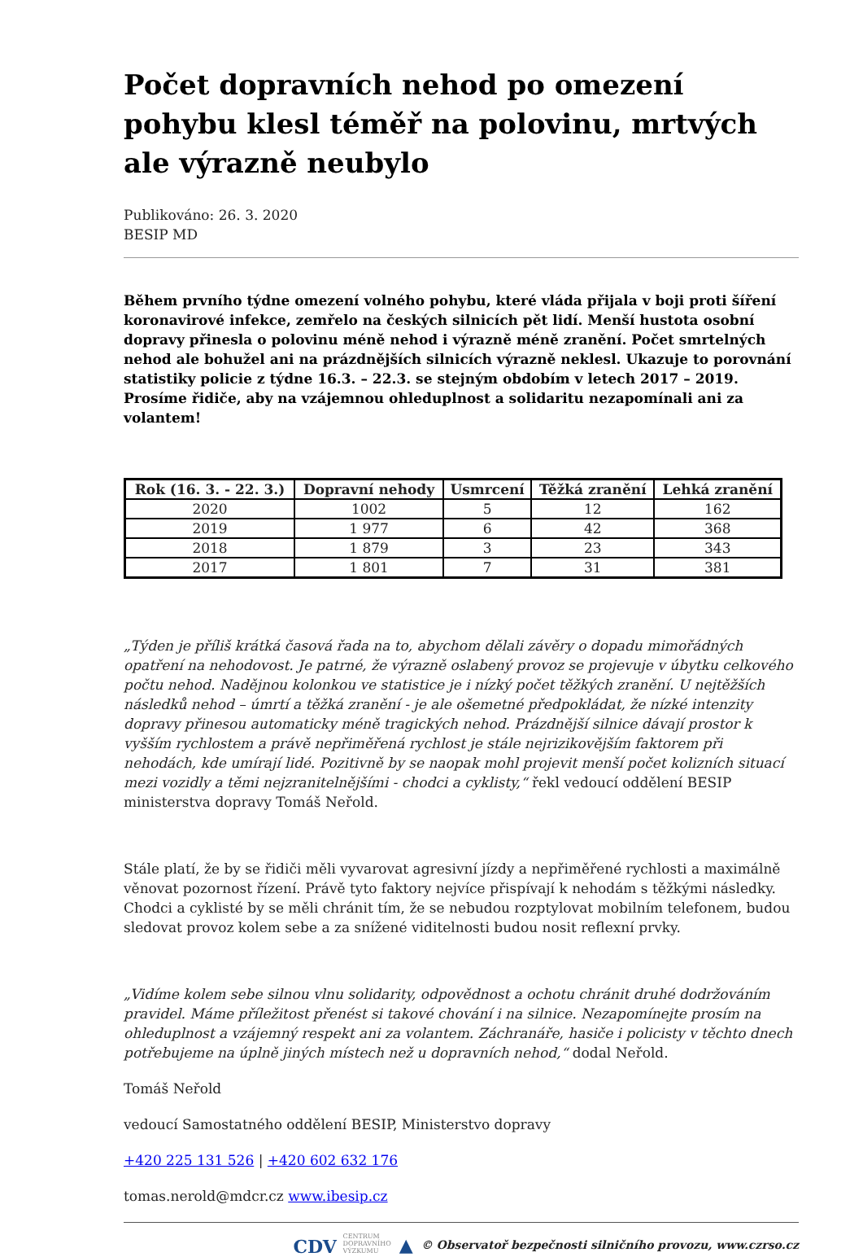Počet dopravních nehod po omezení pohybu klesl téměř na polovinu, mrtvých ale výrazně neubylo
Publikováno: 26. 3. 2020
BESIP MD
Během prvního týdne omezení volného pohybu, které vláda přijala v boji proti šíření koronavirové infekce, zemřelo na českých silnicích pět lidí. Menší hustota osobní dopravy přinesla o polovinu méně nehod i výrazně méně zranění. Počet smrtelných nehod ale bohužel ani na prázdnějších silnicích výrazně neklesl. Ukazuje to porovnání statistiky policie z týdne 16.3. – 22.3. se stejným obdobím v letech 2017 – 2019. Prosíme řidiče, aby na vzájemnou ohleduplnost a solidaritu nezapomínali ani za volantem!
| Rok (16. 3. - 22. 3.) | Dopravní nehody | Usmrcení | Těžká zranění | Lehká zranění |
| --- | --- | --- | --- | --- |
| 2020 | 1002 | 5 | 12 | 162 |
| 2019 | 1 977 | 6 | 42 | 368 |
| 2018 | 1 879 | 3 | 23 | 343 |
| 2017 | 1 801 | 7 | 31 | 381 |
„Týden je příliš krátká časová řada na to, abychom dělali závěry o dopadu mimořádných opatření na nehodovost. Je patrné, že výrazně oslabený provoz se projevuje v úbytku celkového počtu nehod. Nadějnou kolonkou ve statistice je i nízký počet těžkých zranění. U nejtěžších následků nehod – úmrtí a těžká zranění - je ale ošemetné předpokládat, že nízké intenzity dopravy přinesou automaticky méně tragických nehod. Prázdnější silnice dávají prostor k vyšším rychlostem a právě nepřiměřená rychlost je stále nejrizikovějším faktorem při nehodách, kde umírají lidé. Pozitivně by se naopak mohl projevit menší počet kolizních situací mezi vozidly a těmi nejzranitelnějšími - chodci a cyklisty,“ řekl vedoucí oddělení BESIP ministerstva dopravy Tomáš Neřold.
Stále platí, že by se řidiči měli vyvarovat agresivní jízdy a nepřiměřené rychlosti a maximálně věnovat pozornost řízení. Právě tyto faktory nejvíce přispívají k nehodám s těžkými následky. Chodci a cyklisté by se měli chránit tím, že se nebudou rozptylovat mobilním telefonem, budou sledovat provoz kolem sebe a za snížené viditelnosti budou nosit reflexní prvky.
„Vidíme kolem sebe silnou vlnu solidarity, odpovědnost a ochotu chránit druhé dodržováním pravidel. Máme příležitost přenést si takové chování i na silnice. Nezapomínejte prosím na ohleduplnost a vzájemný respekt ani za volantem. Záchranáře, hasiče i policisty v těchto dnech potřebujeme na úplně jiných místech než u dopravních nehod,“ dodal Neřold.
Tomáš Neřold
vedoucí Samostatného oddělení BESIP, Ministerstvo dopravy
+420 225 131 526 | +420 602 632 176
tomas.nerold@mdcr.cz www.ibesip.cz
CDV CENTRUM
DOPRAVNÍHO
VÝZKUMU ▲ © Observatoř bezpečnosti silničního provozu, www.czrso.cz